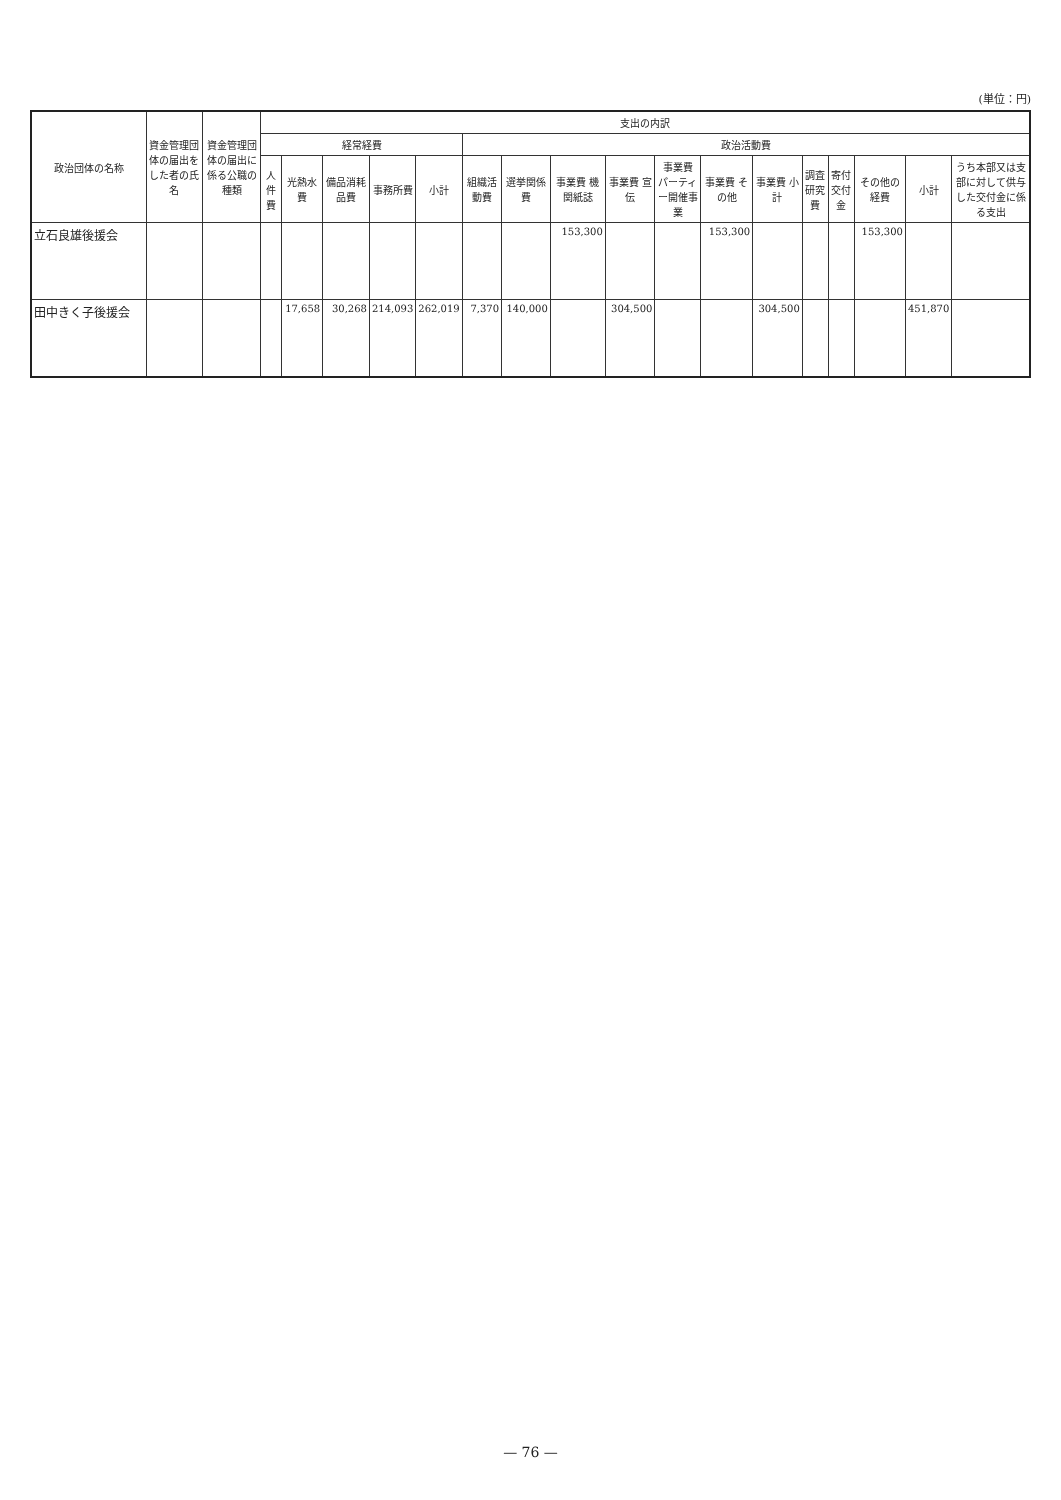(単位：円)
| 政治団体の名称 | 資金管理団体の届出をした者の氏名 | 資金管理団体の届出に係る公職の種類 | 支出の内訳 | | | | | | | | | | | | | | | | |
| --- | --- | --- | --- | --- | --- | --- | --- | --- | --- | --- | --- | --- | --- | --- | --- | --- | --- | --- | --- |
| | | | 経常経費 | | | | | 政治活動費 | | | | | | | | | | | |
| | | | 人件費 | 光熱水費 | 備品消耗品費 | 事務所費 | 小計 | 組織活動費 | 選挙関係費 | 事業費 機関紙誌 | 事業費 宣伝 | 事業費 パーティー開催事業 | 事業費 その他 | 事業費 小計 | 調査研究費 | 寄付交付金 | その他の経費 | 小計 | うち本部又は支部に対して供与した交付金に係る支出 |
| 立石良雄後援会 | | | | | | | | | | 153,300 | | | 153,300 | | | | 153,300 | | |
| 田中きく子後援会 | | | | 17,658 | 30,268 | 214,093 | 262,019 | 7,370 | 140,000 | | 304,500 | | | 304,500 | | | | 451,870 | |
— 76 —